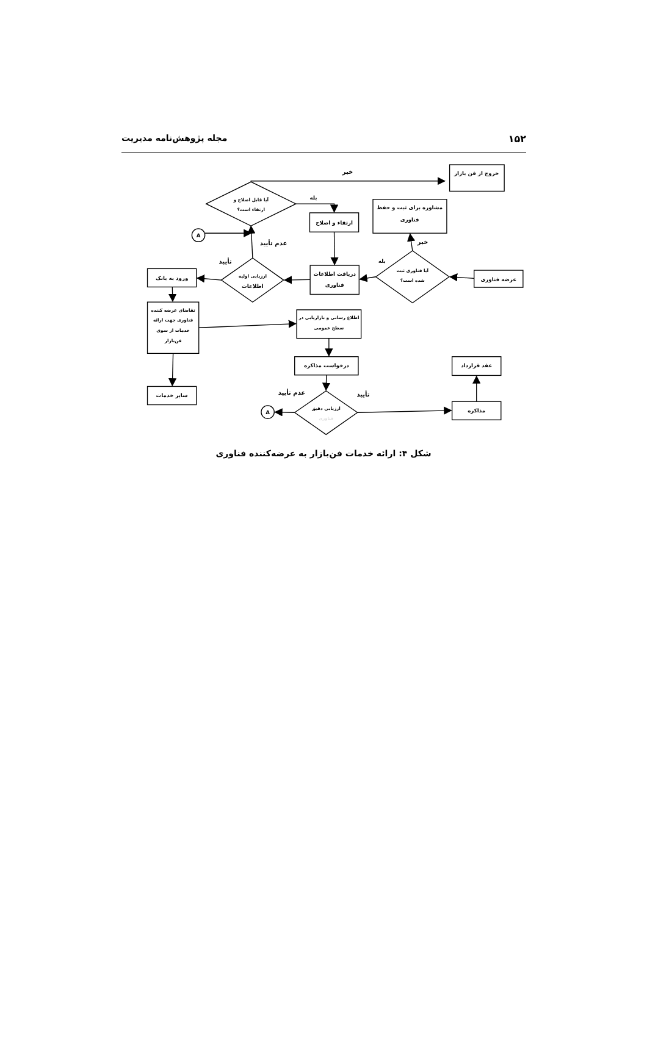۱۵۲ مجله پژوهش‌نامه مدیریت
خیر
خروج از فن بازار
آیا قابل اصلاح و
ارتقاء است؟
بله
مشاوره برای ثبت و حفظ
فناوری
ارتقاء و اصلاح
A
عدم تأیید
خیر
تأیید
بله
آیا فناوری ثبت
شده است؟
ورود به بانک
ارزیابی اولیه
اطلاعات
دریافت اطلاعات
فناوری
عرضه فناوری
تقاضای عرضه کننده
فناوری جهت ارائه
خدمات از سوی
فن‌بازار
اطلاع رسانی و بازاریابی در
سطح عمومی
درخواست مذاکره
عقد قرارداد
سایر خدمات
عدم تأیید
تأیید
ارزیابی دقیق
فناوری
A
مذاکره
شکل ۴: ارائه خدمات فن‌بازار به عرضه‌کننده فناوری